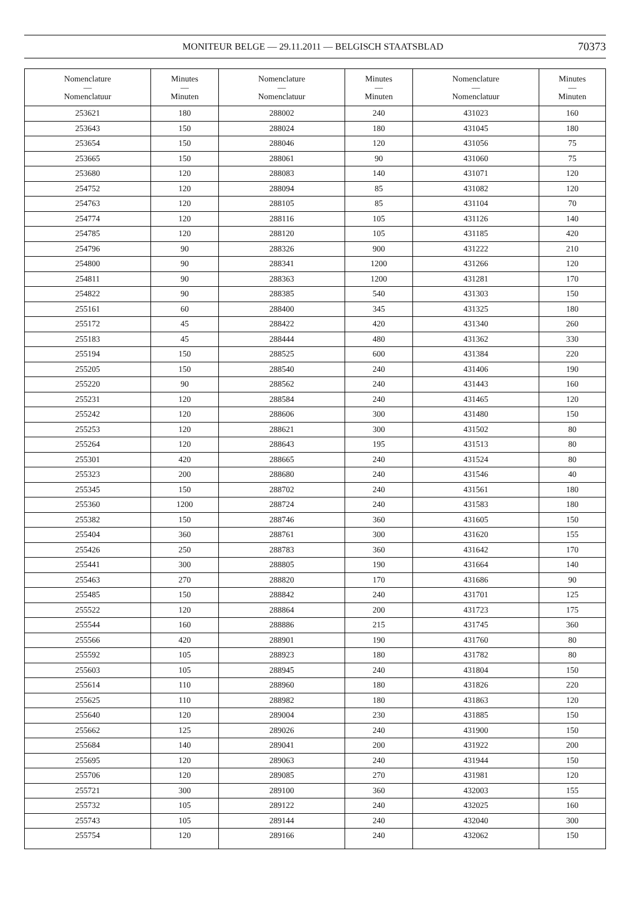MONITEUR BELGE — 29.11.2011 — BELGISCH STAATSBLAD 70373
| Nomenclature — Nomenclatuur | Minutes — Minuten | Nomenclature — Nomenclatuur | Minutes — Minuten | Nomenclature — Nomenclatuur | Minutes — Minuten |
| --- | --- | --- | --- | --- | --- |
| 253621 | 180 | 288002 | 240 | 431023 | 160 |
| 253643 | 150 | 288024 | 180 | 431045 | 180 |
| 253654 | 150 | 288046 | 120 | 431056 | 75 |
| 253665 | 150 | 288061 | 90 | 431060 | 75 |
| 253680 | 120 | 288083 | 140 | 431071 | 120 |
| 254752 | 120 | 288094 | 85 | 431082 | 120 |
| 254763 | 120 | 288105 | 85 | 431104 | 70 |
| 254774 | 120 | 288116 | 105 | 431126 | 140 |
| 254785 | 120 | 288120 | 105 | 431185 | 420 |
| 254796 | 90 | 288326 | 900 | 431222 | 210 |
| 254800 | 90 | 288341 | 1200 | 431266 | 120 |
| 254811 | 90 | 288363 | 1200 | 431281 | 170 |
| 254822 | 90 | 288385 | 540 | 431303 | 150 |
| 255161 | 60 | 288400 | 345 | 431325 | 180 |
| 255172 | 45 | 288422 | 420 | 431340 | 260 |
| 255183 | 45 | 288444 | 480 | 431362 | 330 |
| 255194 | 150 | 288525 | 600 | 431384 | 220 |
| 255205 | 150 | 288540 | 240 | 431406 | 190 |
| 255220 | 90 | 288562 | 240 | 431443 | 160 |
| 255231 | 120 | 288584 | 240 | 431465 | 120 |
| 255242 | 120 | 288606 | 300 | 431480 | 150 |
| 255253 | 120 | 288621 | 300 | 431502 | 80 |
| 255264 | 120 | 288643 | 195 | 431513 | 80 |
| 255301 | 420 | 288665 | 240 | 431524 | 80 |
| 255323 | 200 | 288680 | 240 | 431546 | 40 |
| 255345 | 150 | 288702 | 240 | 431561 | 180 |
| 255360 | 1200 | 288724 | 240 | 431583 | 180 |
| 255382 | 150 | 288746 | 360 | 431605 | 150 |
| 255404 | 360 | 288761 | 300 | 431620 | 155 |
| 255426 | 250 | 288783 | 360 | 431642 | 170 |
| 255441 | 300 | 288805 | 190 | 431664 | 140 |
| 255463 | 270 | 288820 | 170 | 431686 | 90 |
| 255485 | 150 | 288842 | 240 | 431701 | 125 |
| 255522 | 120 | 288864 | 200 | 431723 | 175 |
| 255544 | 160 | 288886 | 215 | 431745 | 360 |
| 255566 | 420 | 288901 | 190 | 431760 | 80 |
| 255592 | 105 | 288923 | 180 | 431782 | 80 |
| 255603 | 105 | 288945 | 240 | 431804 | 150 |
| 255614 | 110 | 288960 | 180 | 431826 | 220 |
| 255625 | 110 | 288982 | 180 | 431863 | 120 |
| 255640 | 120 | 289004 | 230 | 431885 | 150 |
| 255662 | 125 | 289026 | 240 | 431900 | 150 |
| 255684 | 140 | 289041 | 200 | 431922 | 200 |
| 255695 | 120 | 289063 | 240 | 431944 | 150 |
| 255706 | 120 | 289085 | 270 | 431981 | 120 |
| 255721 | 300 | 289100 | 360 | 432003 | 155 |
| 255732 | 105 | 289122 | 240 | 432025 | 160 |
| 255743 | 105 | 289144 | 240 | 432040 | 300 |
| 255754 | 120 | 289166 | 240 | 432062 | 150 |